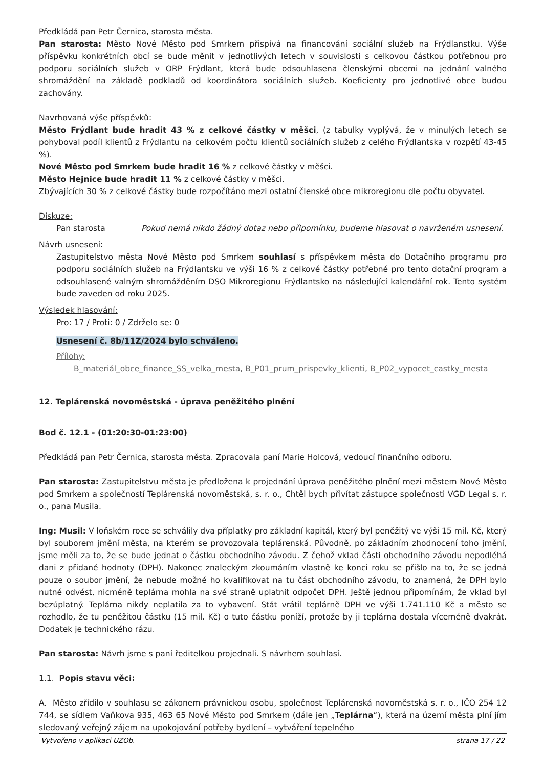Předkládá pan Petr Černica, starosta města.
Pan starosta: Město Nové Město pod Smrkem přispívá na financování sociální služeb na Frýdlanstku. Výše příspěvku konkrétních obcí se bude měnit v jednotlivých letech v souvislosti s celkovou částkou potřebnou pro podporu sociálních služeb v ORP Frýdlant, která bude odsouhlasena členskými obcemi na jednání valného shromáždění na základě podkladů od koordinátora sociálních služeb. Koeficienty pro jednotlivé obce budou zachovány.
Navrhovaná výše příspěvků:
Město Frýdlant bude hradit 43 % z celkové částky v měšci, (z tabulky vyplývá, že v minulých letech se pohyboval podíl klientů z Frýdlantu na celkovém počtu klientů sociálních služeb z celého Frýdlantska v rozpětí 43-45 %).
Nové Město pod Smrkem bude hradit 16 % z celkové částky v měšci.
Město Hejnice bude hradit 11 % z celkové částky v měšci.
Zbývajících 30 % z celkové částky bude rozpočítáno mezi ostatní členské obce mikroregionu dle počtu obyvatel.
Diskuze:
Pan starosta Pokud nemá nikdo žádný dotaz nebo připomínku, budeme hlasovat o navrženém usnesení.
Návrh usnesení:
Zastupitelstvo města Nové Město pod Smrkem souhlasí s příspěvkem města do Dotačního programu pro podporu sociálních služeb na Frýdlantsku ve výši 16 % z celkové částky potřebné pro tento dotační program a odsouhlasené valným shromážděním DSO Mikroregionu Frýdlantsko na následující kalendářní rok. Tento systém bude zaveden od roku 2025.
Výsledek hlasování:
Pro: 17 / Proti: 0 / Zdrželo se: 0
Usnesení č. 8b/11Z/2024 bylo schváleno.
Přílohy:
B_materiál_obce_finance_SS_velka_mesta, B_P01_prum_prispevky_klienti, B_P02_vypocet_castky_mesta
12. Teplárenská novoměstská - úprava peněžitého plnění
Bod č. 12.1 - (01:20:30-01:23:00)
Předkládá pan Petr Černica, starosta města. Zpracovala paní Marie Holcová, vedoucí finančního odboru.
Pan starosta: Zastupitelstvu města je předložena k projednání úprava peněžitého plnění mezi městem Nové Město pod Smrkem a společností Teplárenská novoměstská, s. r. o., Chtěl bych přivítat zástupce společnosti VGD Legal s. r. o., pana Musila.
Ing: Musil: V loňském roce se schválily dva příplatky pro základní kapitál, který byl peněžitý ve výši 15 mil. Kč, který byl souborem jmění města, na kterém se provozovala teplárenská. Původně, po základním zhodnocení toho jmění, jsme měli za to, že se bude jednat o částku obchodního závodu. Z čehož vklad části obchodního závodu nepodléhá dani z přidané hodnoty (DPH). Nakonec znaleckým zkoumáním vlastně ke konci roku se přišlo na to, že se jedná pouze o soubor jmění, že nebude možné ho kvalifikovat na tu část obchodního závodu, to znamená, že DPH bylo nutné odvést, nicméně teplárna mohla na své straně uplatnit odpočet DPH. Ještě jednou připomínám, že vklad byl bezúplatný. Teplárna nikdy neplatila za to vybavení. Stát vrátil teplárně DPH ve výši 1.741.110 Kč a město se rozhodlo, že tu peněžitou částku (15 mil. Kč) o tuto částku poníží, protože by ji teplárna dostala víceméně dvakrát. Dodatek je technického rázu.
Pan starosta: Návrh jsme s paní ředitelkou projednali. S návrhem souhlasí.
1.1. Popis stavu věci:
A. Město zřídilo v souhlasu se zákonem právnickou osobu, společnost Teplárenská novoměstská s. r. o., IČO 254 12 744, se sídlem Vaňkova 935, 463 65 Nové Město pod Smrkem (dále jen „Teplárna“), která na území města plní jím sledovaný veřejný zájem na upokojování potřeby bydlení – vytváření tepelného
Vytvořeno v aplikaci UZOb. strana 17 / 22